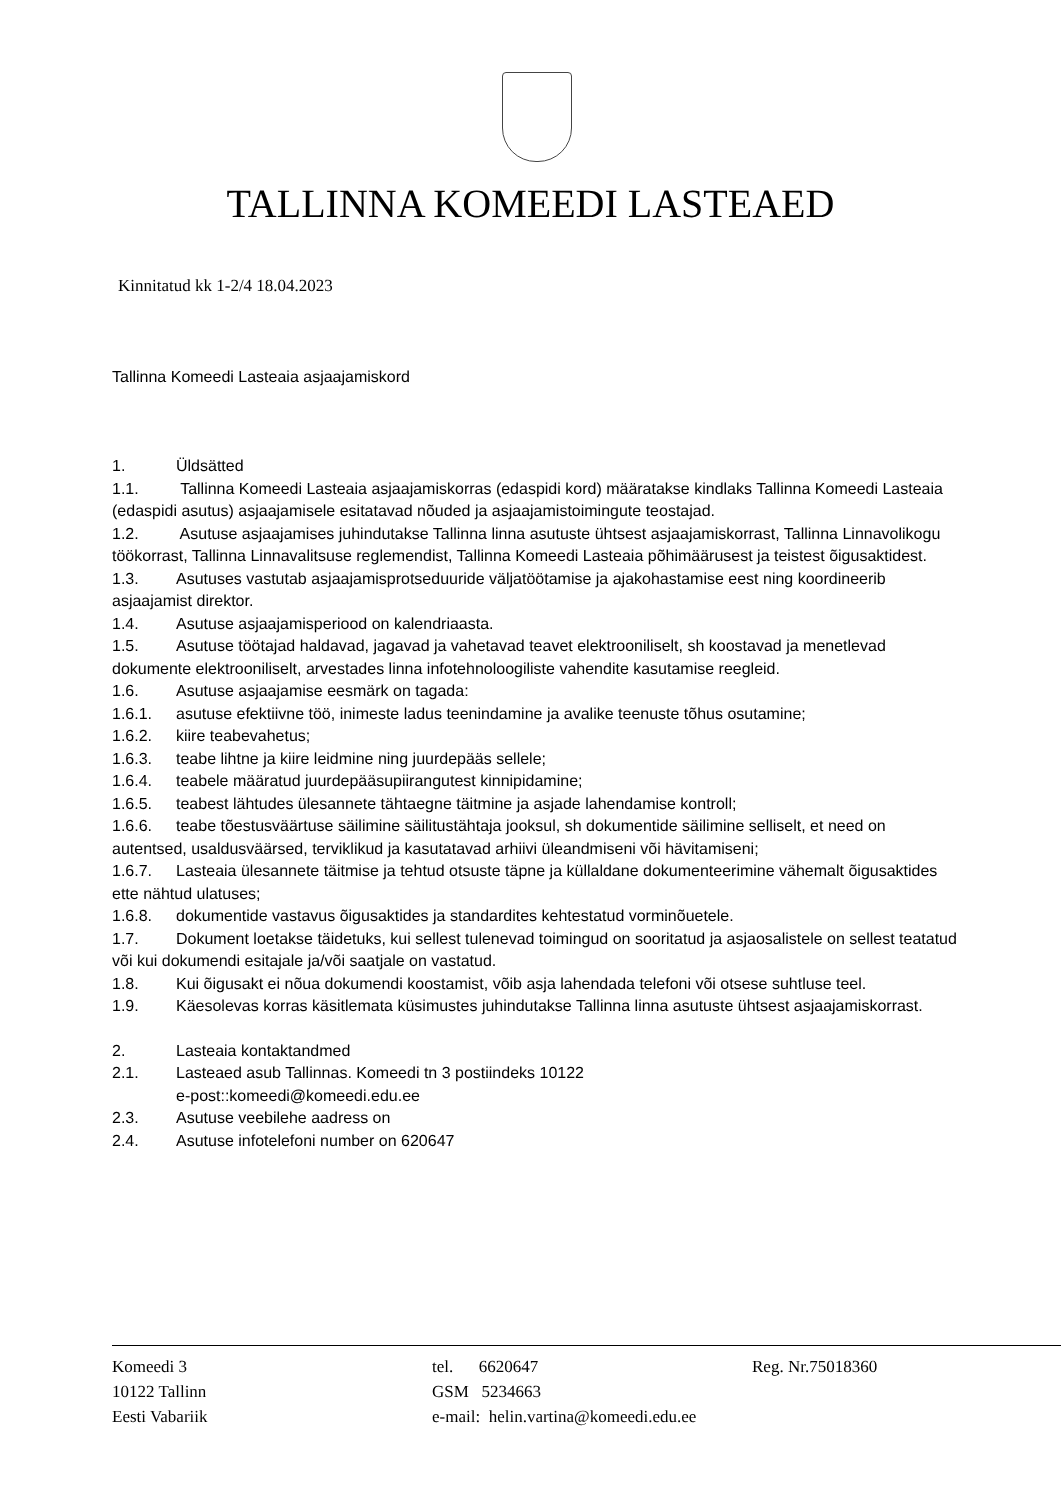TALLINNA KOMEEDI LASTEAED
Kinnitatud kk 1-2/4 18.04.2023
Tallinna Komeedi Lasteaia asjaajamiskord
1. Üldsätted
1.1. Tallinna Komeedi Lasteaia asjaajamiskorras (edaspidi kord) määratakse kindlaks Tallinna Komeedi Lasteaia (edaspidi asutus) asjaajamisele esitatavad nõuded ja asjaajamistoimingute teostajad.
1.2. Asutuse asjaajamises juhindutakse Tallinna linna asutuste ühtsest asjaajamiskorrast, Tallinna Linnavolikogu töökorrast, Tallinna Linnavalitsuse reglemendist, Tallinna Komeedi Lasteaia põhimäärusest ja teistest õigusaktidest.
1.3. Asutuses vastutab asjaajamisprotseduuride väljatöötamise ja ajakohastamise eest ning koordineerib asjaajamist direktor.
1.4. Asutuse asjaajamisperiood on kalendriaasta.
1.5. Asutuse töötajad haldavad, jagavad ja vahetavad teavet elektrooniliselt, sh koostavad ja menetlevad dokumente elektrooniliselt, arvestades linna infotehnoloogiliste vahendite kasutamise reegleid.
1.6. Asutuse asjaajamise eesmärk on tagada:
1.6.1. asutuse efektiivne töö, inimeste ladus teenindamine ja avalike teenuste tõhus osutamine;
1.6.2. kiire teabevahetus;
1.6.3. teabe lihtne ja kiire leidmine ning juurdepääs sellele;
1.6.4. teabele määratud juurdepääsupiirangutest kinnipidamine;
1.6.5. teabest lähtudes ülesannete tähtaegne täitmine ja asjade lahendamise kontroll;
1.6.6. teabe tõestusväärtuse säilimine säilitustähtaja jooksul, sh dokumentide säilimine selliselt, et need on autentsed, usaldusväärsed, terviklikud ja kasutatavad arhiivi üleandmiseni või hävitamiseni;
1.6.7. Lasteaia ülesannete täitmise ja tehtud otsuste täpne ja küllaldane dokumenteerimine vähemalt õigusaktides ette nähtud ulatuses;
1.6.8. dokumentide vastavus õigusaktides ja standardites kehtestatud vorminõuetele.
1.7. Dokument loetakse täidetuks, kui sellest tulenevad toimingud on sooritatud ja asjaosalistele on sellest teatatud või kui dokumendi esitajale ja/või saatjale on vastatud.
1.8. Kui õigusakt ei nõua dokumendi koostamist, võib asja lahendada telefoni või otsese suhtluse teel.
1.9. Käesolevas korras käsitlemata küsimustes juhindutakse Tallinna linna asutuste ühtsest asjaajamiskorrast.
2. Lasteaia kontaktandmed
2.1. Lasteaed asub Tallinnas. Komeedi tn 3 postiindeks 10122
e-post::komeedi@komeedi.edu.ee
2.3. Asutuse veebilehe aadress on
2.4. Asutuse infotelefoni number on 620647
Komeedi 3
10122 Tallinn
Eesti Vabariik
tel. 6620647
GSM 5234663
e-mail: helin.vartina@komeedi.edu.ee
Reg. Nr.75018360